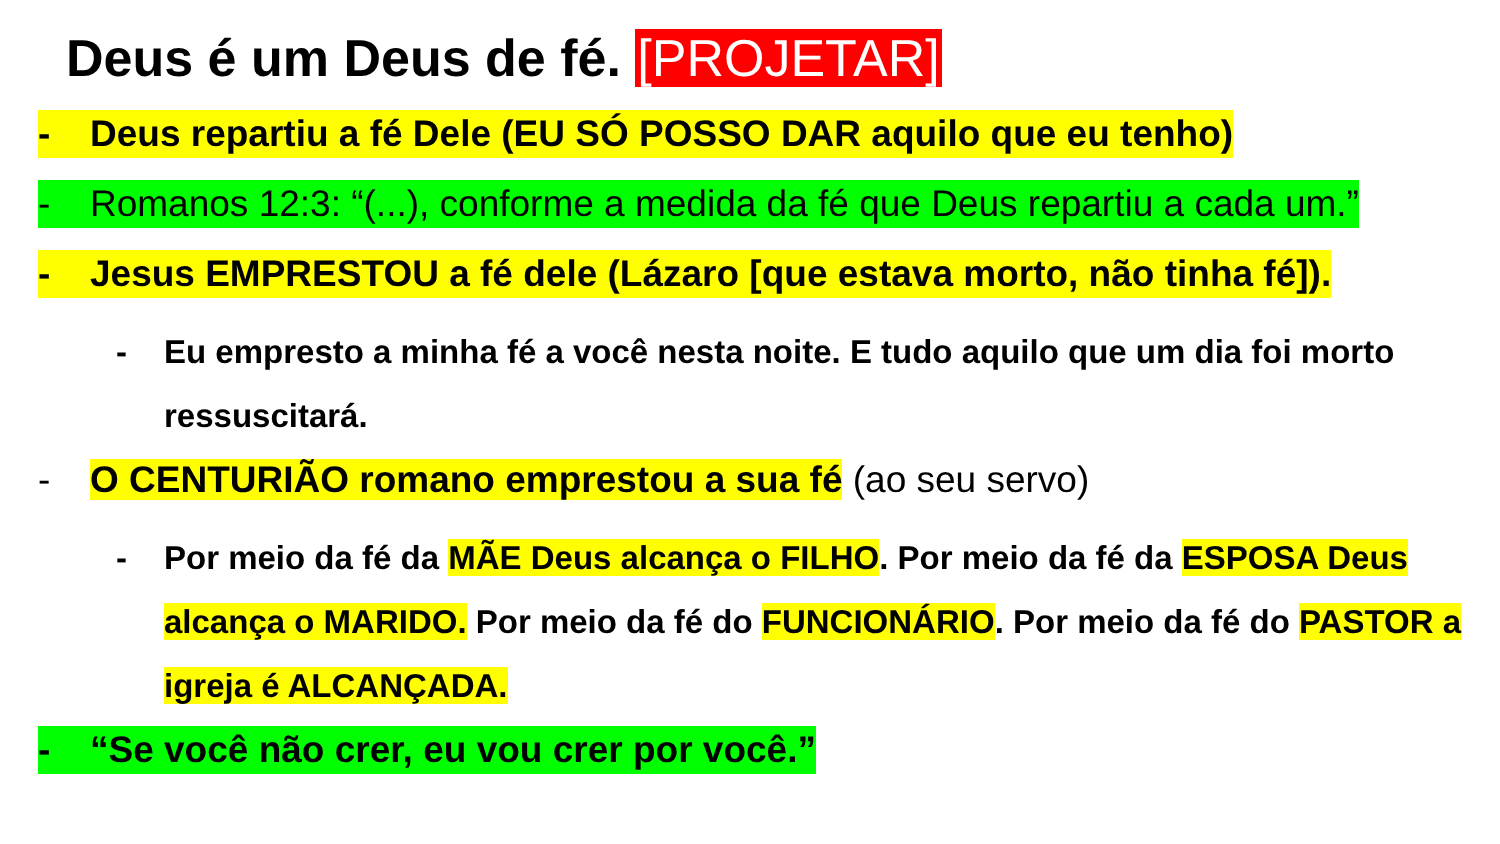Deus é um Deus de fé. [PROJETAR]
- Deus repartiu a fé Dele (EU SÓ POSSO DAR aquilo que eu tenho)
- Romanos 12:3: “(...), conforme a medida da fé que Deus repartiu a cada um.”
- Jesus EMPRESTOU a fé dele (Lázaro [que estava morto, não tinha fé]).
- Eu empresto a minha fé a você nesta noite. E tudo aquilo que um dia foi morto ressuscitará.
- O CENTURIÃO romano emprestou a sua fé (ao seu servo)
- Por meio da fé da MÃE Deus alcança o FILHO. Por meio da fé da ESPOSA Deus alcança o MARIDO. Por meio da fé do FUNCIONÁRIO. Por meio da fé do PASTOR a igreja é ALCANÇADA.
- “Se você não crer, eu vou crer por você.”